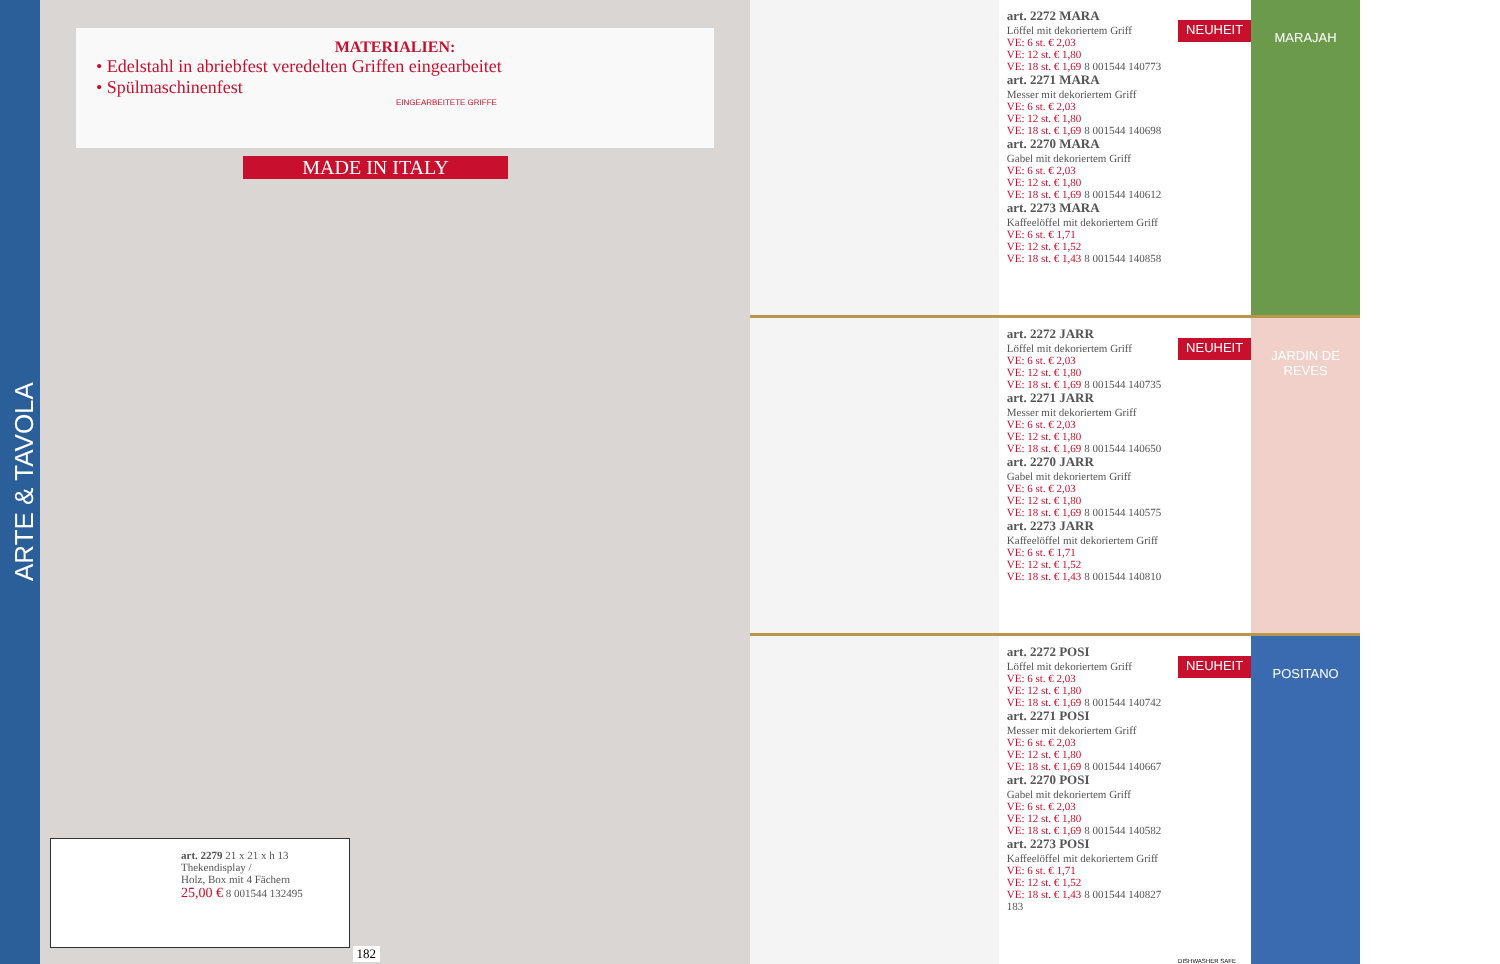ARTE & TAVOLA
MATERIALIEN:
• Edelstahl in abriebfest veredelten Griffen eingearbeitet
• Spülmaschinenfest
EINGEARBEITETE GRIFFE
MADE IN ITALY
art. 2279 21 x 21 x h 13
Thekendisplay /
Holz, Box mit 4 Fächern
25,00 € 8 001544 132495
182
art. 2272 MARA
Löffel mit dekoriertem Griff
VE: 6 st. € 2,03
VE: 12 st. € 1,80
VE: 18 st. € 1,69 8 001544 140773
art. 2271 MARA
Messer mit dekoriertem Griff
VE: 6 st. € 2,03
VE: 12 st. € 1,80
VE: 18 st. € 1,69 8 001544 140698
art. 2270 MARA
Gabel mit dekoriertem Griff
VE: 6 st. € 2,03
VE: 12 st. € 1,80
VE: 18 st. € 1,69 8 001544 140612
art. 2273 MARA
Kaffeelöffel mit dekoriertem Griff
VE: 6 st. € 1,71
VE: 12 st. € 1,52
VE: 18 st. € 1,43 8 001544 140858
NEUHEIT
MARAJAH
art. 2272 JARR
Löffel mit dekoriertem Griff
VE: 6 st. € 2,03
VE: 12 st. € 1,80
VE: 18 st. € 1,69 8 001544 140735
art. 2271 JARR
Messer mit dekoriertem Griff
VE: 6 st. € 2,03
VE: 12 st. € 1,80
VE: 18 st. € 1,69 8 001544 140650
art. 2270 JARR
Gabel mit dekoriertem Griff
VE: 6 st. € 2,03
VE: 12 st. € 1,80
VE: 18 st. € 1,69 8 001544 140575
art. 2273 JARR
Kaffeelöffel mit dekoriertem Griff
VE: 6 st. € 1,71
VE: 12 st. € 1,52
VE: 18 st. € 1,43 8 001544 140810
NEUHEIT
JARDIN DE REVES
art. 2272 POSI
Löffel mit dekoriertem Griff
VE: 6 st. € 2,03
VE: 12 st. € 1,80
VE: 18 st. € 1,69 8 001544 140742
art. 2271 POSI
Messer mit dekoriertem Griff
VE: 6 st. € 2,03
VE: 12 st. € 1,80
VE: 18 st. € 1,69 8 001544 140667
art. 2270 POSI
Gabel mit dekoriertem Griff
VE: 6 st. € 2,03
VE: 12 st. € 1,80
VE: 18 st. € 1,69 8 001544 140582
art. 2273 POSI
Kaffeelöffel mit dekoriertem Griff
VE: 6 st. € 1,71
VE: 12 st. € 1,52
VE: 18 st. € 1,43 8 001544 140827
183
NEUHEIT
DISHWASHER SAFE
POSITANO